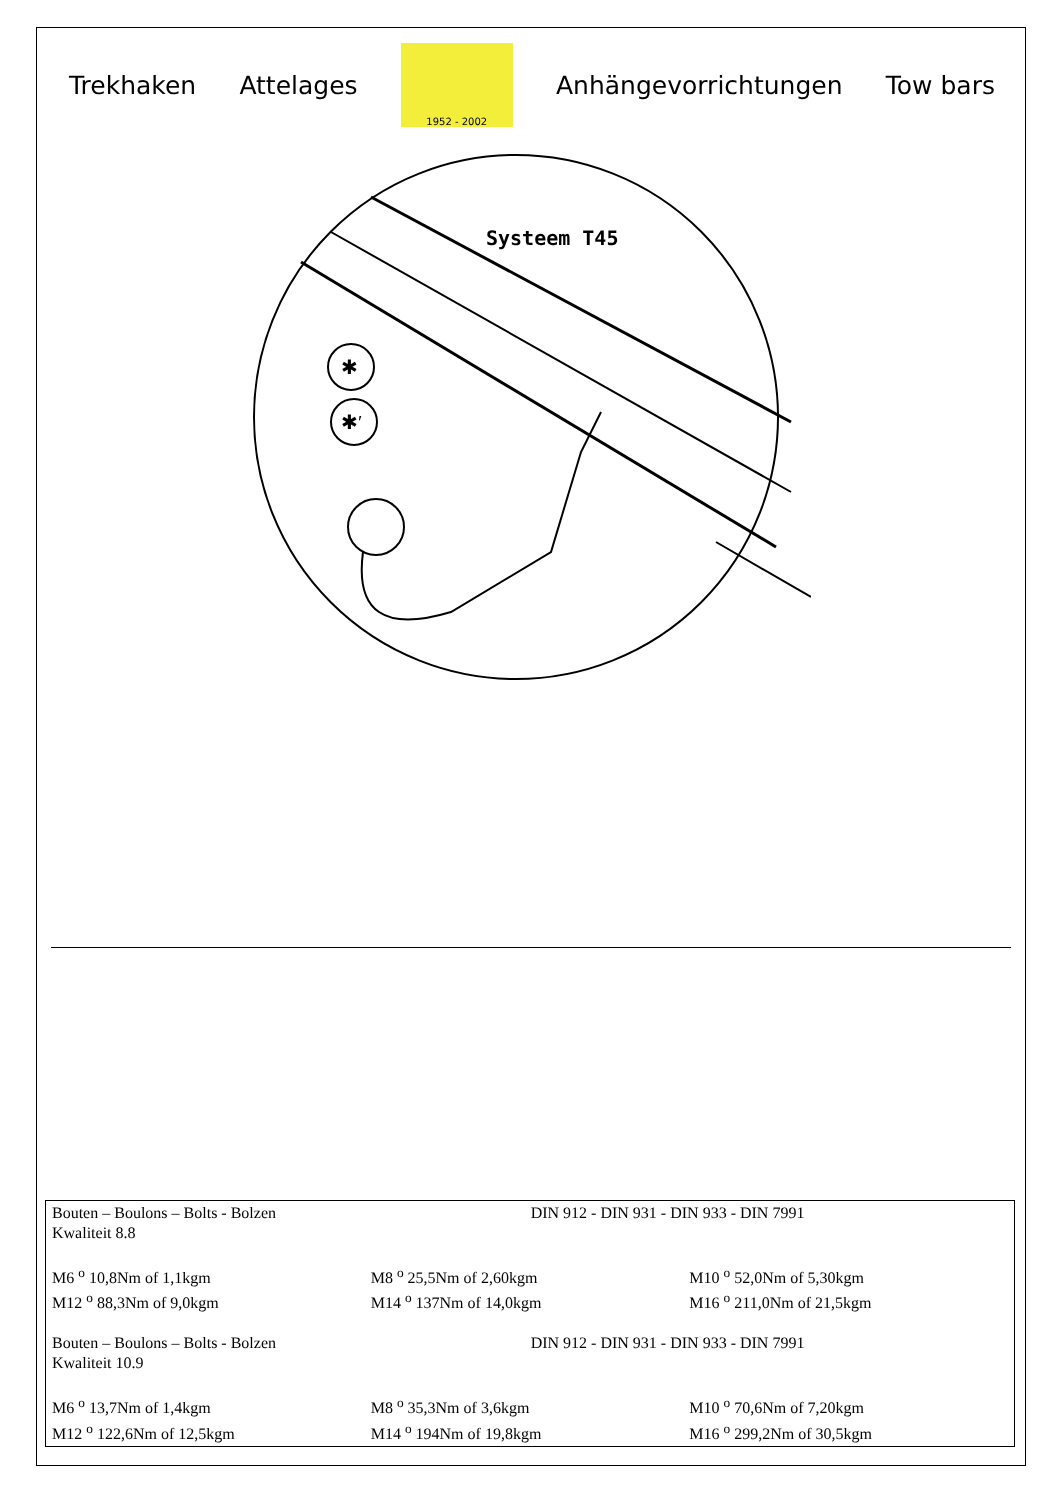Trekhaken Attelages
1952 - 2002
Anhängevorrichtungen Tow bars
Systeem T45
✱
✱′
| Bouten – Boulons – Bolts - Bolzen Kwaliteit 8.8 | DIN 912 - DIN 931 - DIN 933 - DIN 7991 | |
| M6 <sup>o</sup> 10,8Nm of 1,1kgm | M8 <sup>o</sup> 25,5Nm of 2,60kgm | M10 <sup>o</sup> 52,0Nm of 5,30kgm |
| M12 <sup>o</sup> 88,3Nm of 9,0kgm | M14 <sup>o</sup> 137Nm of 14,0kgm | M16 <sup>o</sup> 211,0Nm of 21,5kgm |
| Bouten – Boulons – Bolts - Bolzen Kwaliteit 10.9 | DIN 912 - DIN 931 - DIN 933 - DIN 7991 | |
| M6 <sup>o</sup> 13,7Nm of 1,4kgm | M8 <sup>o</sup> 35,3Nm of 3,6kgm | M10 <sup>o</sup> 70,6Nm of 7,20kgm |
| M12 <sup>o</sup> 122,6Nm of 12,5kgm | M14 <sup>o</sup> 194Nm of 19,8kgm | M16 <sup>o</sup> 299,2Nm of 30,5kgm |